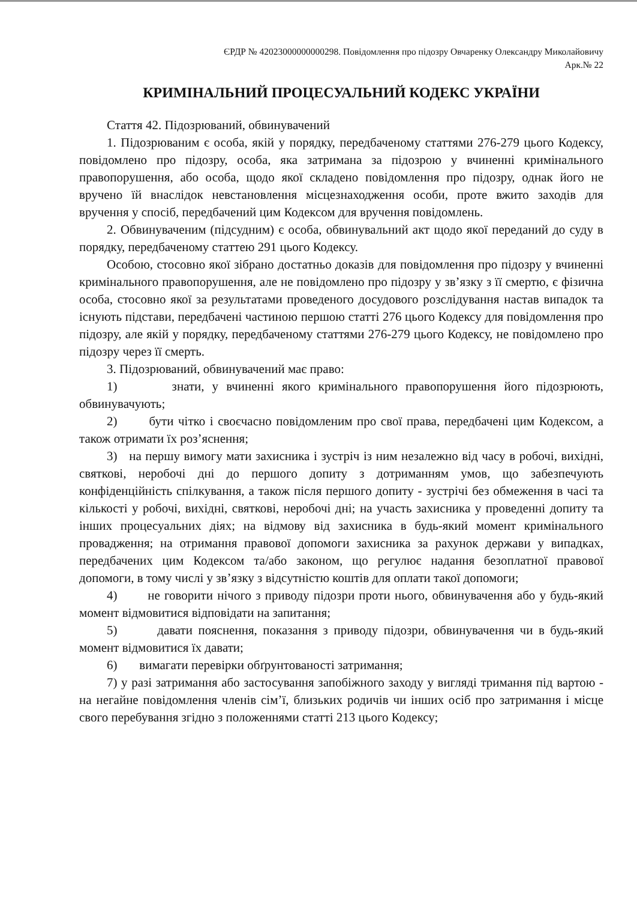ЄРДР № 42023000000000298. Повідомлення про підозру Овчаренку Олександру Миколайовичу
Арк.№ 22
КРИМІНАЛЬНИЙ ПРОЦЕСУАЛЬНИЙ КОДЕКС УКРАЇНИ
Стаття 42. Підозрюваний, обвинувачений
1. Підозрюваним є особа, якій у порядку, передбаченому статтями 276-279 цього Кодексу, повідомлено про підозру, особа, яка затримана за підозрою у вчиненні кримінального правопорушення, або особа, щодо якої складено повідомлення про підозру, однак його не вручено їй внаслідок невстановлення місцезнаходження особи, проте вжито заходів для вручення у спосіб, передбачений цим Кодексом для вручення повідомлень.
2. Обвинуваченим (підсудним) є особа, обвинувальний акт щодо якої переданий до суду в порядку, передбаченому статтею 291 цього Кодексу.
Особою, стосовно якої зібрано достатньо доказів для повідомлення про підозру у вчиненні кримінального правопорушення, але не повідомлено про підозру у зв’язку з її смертю, є фізична особа, стосовно якої за результатами проведеного досудового розслідування настав випадок та існують підстави, передбачені частиною першою статті 276 цього Кодексу для повідомлення про підозру, але якій у порядку, передбаченому статтями 276-279 цього Кодексу, не повідомлено про підозру через її смерть.
3. Підозрюваний, обвинувачений має право:
1) знати, у вчиненні якого кримінального правопорушення його підозрюють, обвинувачують;
2) бути чітко і своєчасно повідомленим про свої права, передбачені цим Кодексом, а також отримати їх роз’яснення;
3) на першу вимогу мати захисника і зустріч із ним незалежно від часу в робочі, вихідні, святкові, неробочі дні до першого допиту з дотриманням умов, що забезпечують конфіденційність спілкування, а також після першого допиту - зустрічі без обмеження в часі та кількості у робочі, вихідні, святкові, неробочі дні; на участь захисника у проведенні допиту та інших процесуальних діях; на відмову від захисника в будь-який момент кримінального провадження; на отримання правової допомоги захисника за рахунок держави у випадках, передбачених цим Кодексом та/або законом, що регулює надання безоплатної правової допомоги, в тому числі у зв’язку з відсутністю коштів для оплати такої допомоги;
4) не говорити нічого з приводу підозри проти нього, обвинувачення або у будь-який момент відмовитися відповідати на запитання;
5) давати пояснення, показання з приводу підозри, обвинувачення чи в будь-який момент відмовитися їх давати;
6) вимагати перевірки обґрунтованості затримання;
7) у разі затримання або застосування запобіжного заходу у вигляді тримання під вартою - на негайне повідомлення членів сім’ї, близьких родичів чи інших осіб про затримання і місце свого перебування згідно з положеннями статті 213 цього Кодексу;